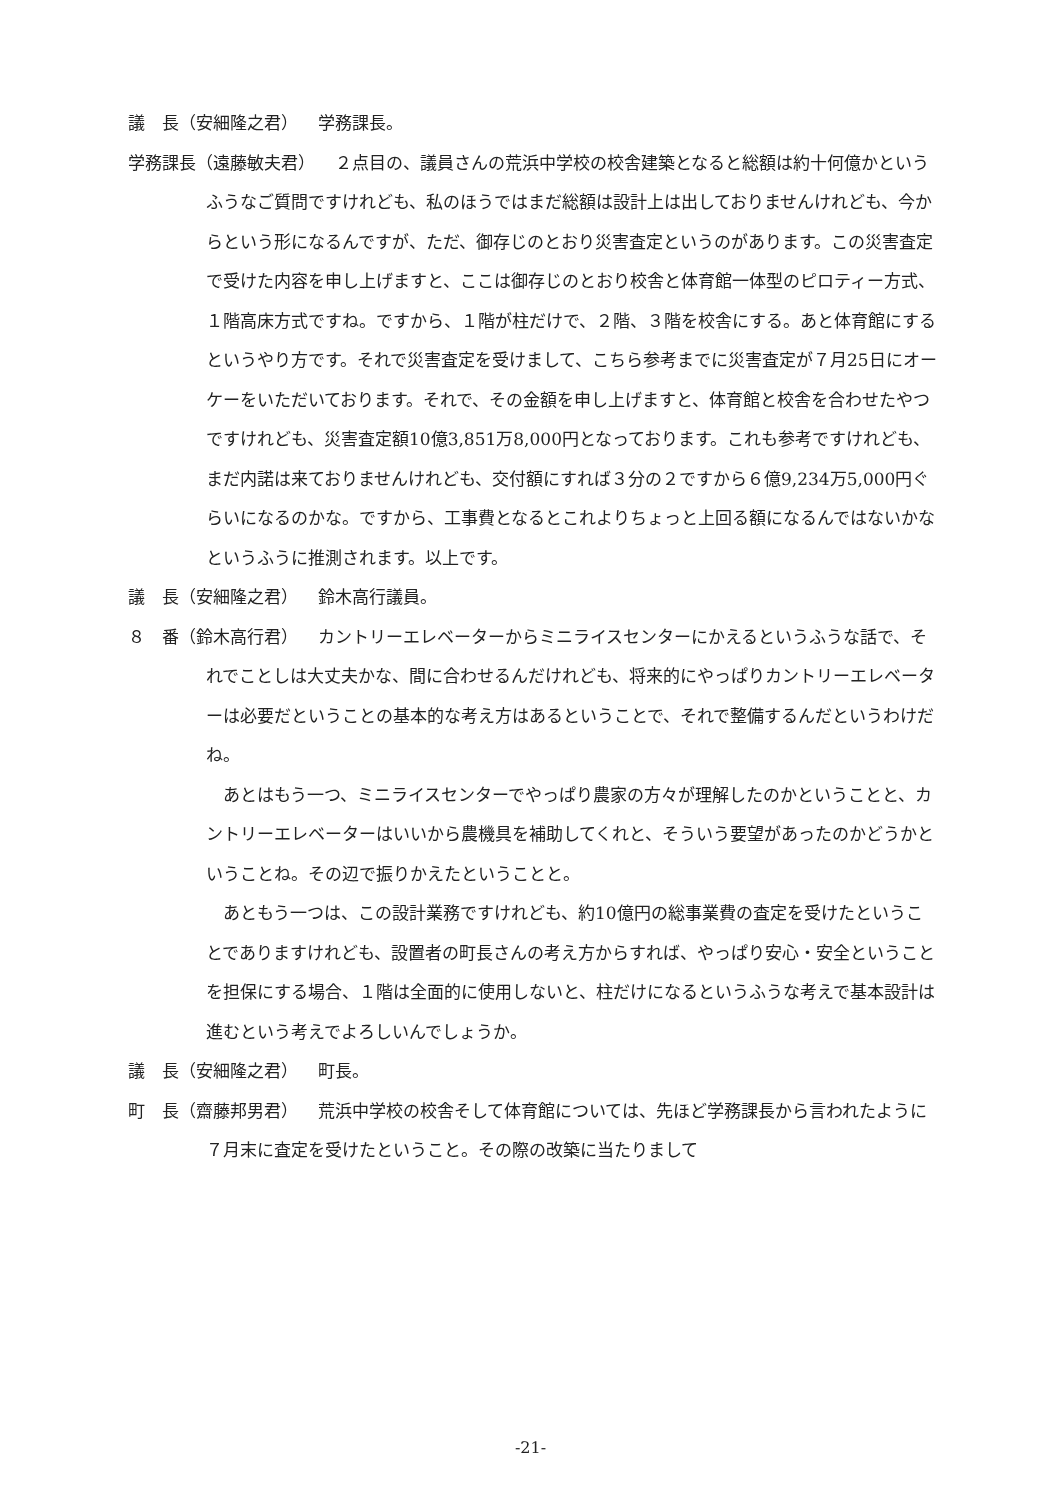議　長（安細隆之君） 学務課長。
学務課長（遠藤敏夫君） ２点目の、議員さんの荒浜中学校の校舎建築となると総額は約十何億かというふうなご質問ですけれども、私のほうではまだ総額は設計上は出しておりませんけれども、今からという形になるんですが、ただ、御存じのとおり災害査定というのがあります。この災害査定で受けた内容を申し上げますと、ここは御存じのとおり校舎と体育館一体型のピロティー方式、１階高床方式ですね。ですから、１階が柱だけで、２階、３階を校舎にする。あと体育館にするというやり方です。それで災害査定を受けまして、こちら参考までに災害査定が７月25日にオーケーをいただいております。それで、その金額を申し上げますと、体育館と校舎を合わせたやつですけれども、災害査定額10億3,851万8,000円となっております。これも参考ですけれども、まだ内諾は来ておりませんけれども、交付額にすれば３分の２ですから６億9,234万5,000円ぐらいになるのかな。ですから、工事費となるとこれよりちょっと上回る額になるんではないかなというふうに推測されます。以上です。
議　長（安細隆之君） 鈴木高行議員。
８　番（鈴木高行君） カントリーエレベーターからミニライスセンターにかえるというふうな話で、それでことしは大丈夫かな、間に合わせるんだけれども、将来的にやっぱりカントリーエレベーターは必要だということの基本的な考え方はあるということで、それで整備するんだというわけだね。
あとはもう一つ、ミニライスセンターでやっぱり農家の方々が理解したのかということと、カントリーエレベーターはいいから農機具を補助してくれと、そういう要望があったのかどうかということね。その辺で振りかえたということと。
あともう一つは、この設計業務ですけれども、約10億円の総事業費の査定を受けたということでありますけれども、設置者の町長さんの考え方からすれば、やっぱり安心・安全ということを担保にする場合、１階は全面的に使用しないと、柱だけになるというふうな考えで基本設計は進むという考えでよろしいんでしょうか。
議　長（安細隆之君） 町長。
町　長（齋藤邦男君） 荒浜中学校の校舎そして体育館については、先ほど学務課長から言われたように７月末に査定を受けたということ。その際の改築に当たりまして
-21-